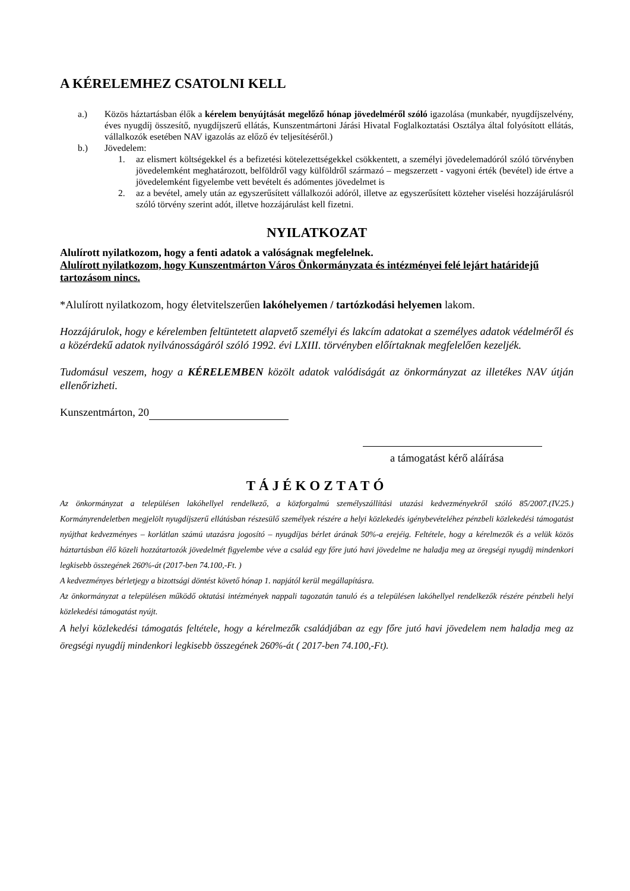A KÉRELEMHEZ CSATOLNI KELL
a.) Közös háztartásban élők a kérelem benyújtását megelőző hónap jövedelméről szóló igazolása (munkabér, nyugdíjszelvény, éves nyugdíj összesítő, nyugdíjszerű ellátás, Kunszentmártoni Járási Hivatal Foglalkoztatási Osztálya által folyósított ellátás, vállalkozók esetében NAV igazolás az előző év teljesítéséről.)
b.) Jövedelem:
1. az elismert költségekkel és a befizetési kötelezettségekkel csökkentett, a személyi jövedelemadóról szóló törvényben jövedelemként meghatározott, belföldről vagy külföldről származó – megszerzett - vagyoni érték (bevétel) ide értve a jövedelemként figyelembe vett bevételt és adómentes jövedelmet is
2. az a bevétel, amely után az egyszerűsített vállalkozói adóról, illetve az egyszerűsített közteher viselési hozzájárulásról szóló törvény szerint adót, illetve hozzájárulást kell fizetni.
NYILATKOZAT
Alulírott nyilatkozom, hogy a fenti adatok a valóságnak megfelelnek.
Alulírott nyilatkozom, hogy Kunszentmárton Város Önkormányzata és intézményei felé lejárt határidejű tartozásom nincs.
*Alulírott nyilatkozom, hogy életvitelszerűen lakóhelyemen / tartózkodási helyemen lakom.
Hozzájárulok, hogy e kérelemben feltüntetett alapvető személyi és lakcím adatokat a személyes adatok védelméről és a közérdekű adatok nyilvánosságáról szóló 1992. évi LXIII. törvényben előírtaknak megfelelően kezeljék.
Tudomásul veszem, hogy a KÉRELEMBEN közölt adatok valódiságát az önkormányzat az illetékes NAV útján ellenőrizheti.
Kunszentmárton, 20
a támogatást kérő aláírása
TÁJÉKOZTATÓ
Az önkormányzat a településen lakóhellyel rendelkező, a közforgalmú személyszállítási utazási kedvezményekről szóló 85/2007.(IV.25.) Kormányrendeletben megjelölt nyugdíjszerű ellátásban részesülő személyek részére a helyi közlekedés igénybevételéhez pénzbeli közlekedési támogatást nyújthat kedvezményes – korlátlan számú utazásra jogosító – nyugdíjas bérlet árának 50%-a erejéig. Feltétele, hogy a kérelmezők és a velük közös háztartásban élő közeli hozzátartozók jövedelmét figyelembe véve a család egy főre jutó havi jövedelme ne haladja meg az öregségi nyugdíj mindenkori legkisebb összegének 260%-át (2017-ben 74.100,-Ft. )
A kedvezményes bérletjegy a bizottsági döntést követő hónap 1. napjától kerül megállapításra.
Az önkormányzat a településen működő oktatási intézmények nappali tagozatán tanuló és a településen lakóhellyel rendelkezők részére pénzbeli helyi közlekedési támogatást nyújt.
A helyi közlekedési támogatás feltétele, hogy a kérelmezők családjában az egy főre jutó havi jövedelem nem haladja meg az öregségi nyugdíj mindenkori legkisebb összegének 260%-át ( 2017-ben 74.100,-Ft).